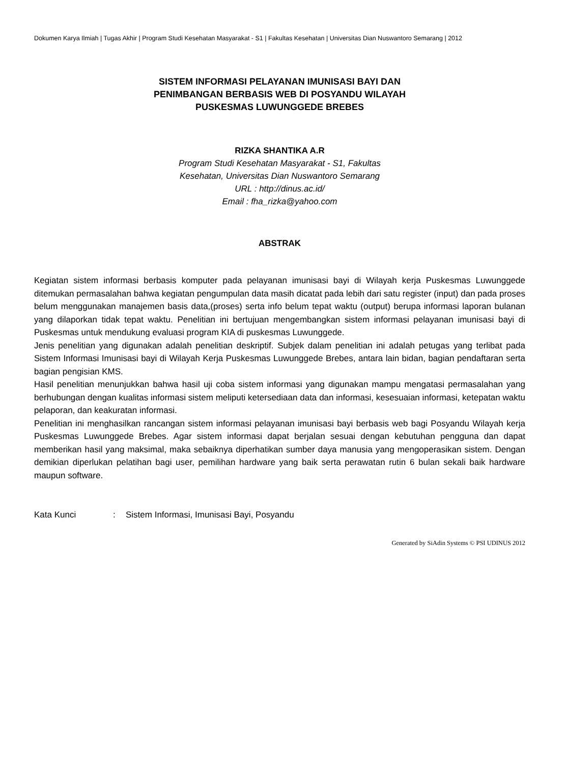Dokumen Karya Ilmiah | Tugas Akhir | Program Studi Kesehatan Masyarakat - S1 | Fakultas Kesehatan | Universitas Dian Nuswantoro Semarang | 2012
SISTEM INFORMASI PELAYANAN IMUNISASI BAYI DAN
PENIMBANGAN BERBASIS WEB DI POSYANDU WILAYAH
PUSKESMAS LUWUNGGEDE BREBES
RIZKA SHANTIKA A.R
Program Studi Kesehatan Masyarakat - S1, Fakultas
Kesehatan, Universitas Dian Nuswantoro Semarang
URL : http://dinus.ac.id/
Email : fha_rizka@yahoo.com
ABSTRAK
Kegiatan sistem informasi berbasis komputer pada pelayanan imunisasi bayi di Wilayah kerja Puskesmas Luwunggede ditemukan permasalahan bahwa kegiatan pengumpulan data masih dicatat pada lebih dari satu register (input) dan pada proses belum menggunakan manajemen basis data,(proses) serta info belum tepat waktu (output) berupa informasi laporan bulanan yang dilaporkan tidak tepat waktu. Penelitian ini bertujuan mengembangkan sistem informasi pelayanan imunisasi bayi di Puskesmas untuk mendukung evaluasi program KIA di puskesmas Luwunggede.
Jenis penelitian yang digunakan adalah penelitian deskriptif. Subjek dalam penelitian ini adalah petugas yang terlibat pada Sistem Informasi Imunisasi bayi di Wilayah Kerja Puskesmas Luwunggede Brebes, antara lain bidan, bagian pendaftaran serta bagian pengisian KMS.
Hasil penelitian menunjukkan bahwa hasil uji coba sistem informasi yang digunakan mampu mengatasi permasalahan yang berhubungan dengan kualitas informasi sistem meliputi ketersediaan data dan informasi, kesesuaian informasi, ketepatan waktu pelaporan, dan keakuratan informasi.
Penelitian ini menghasilkan rancangan sistem informasi pelayanan imunisasi bayi berbasis web bagi Posyandu Wilayah kerja Puskesmas Luwunggede Brebes. Agar sistem informasi dapat berjalan sesuai dengan kebutuhan pengguna dan dapat memberikan hasil yang maksimal, maka sebaiknya diperhatikan sumber daya manusia yang mengoperasikan sistem. Dengan demikian diperlukan pelatihan bagi user, pemilihan hardware yang baik serta perawatan rutin 6 bulan sekali baik hardware maupun software.
Kata Kunci : Sistem Informasi, Imunisasi Bayi, Posyandu
Generated by SiAdin Systems © PSI UDINUS 2012